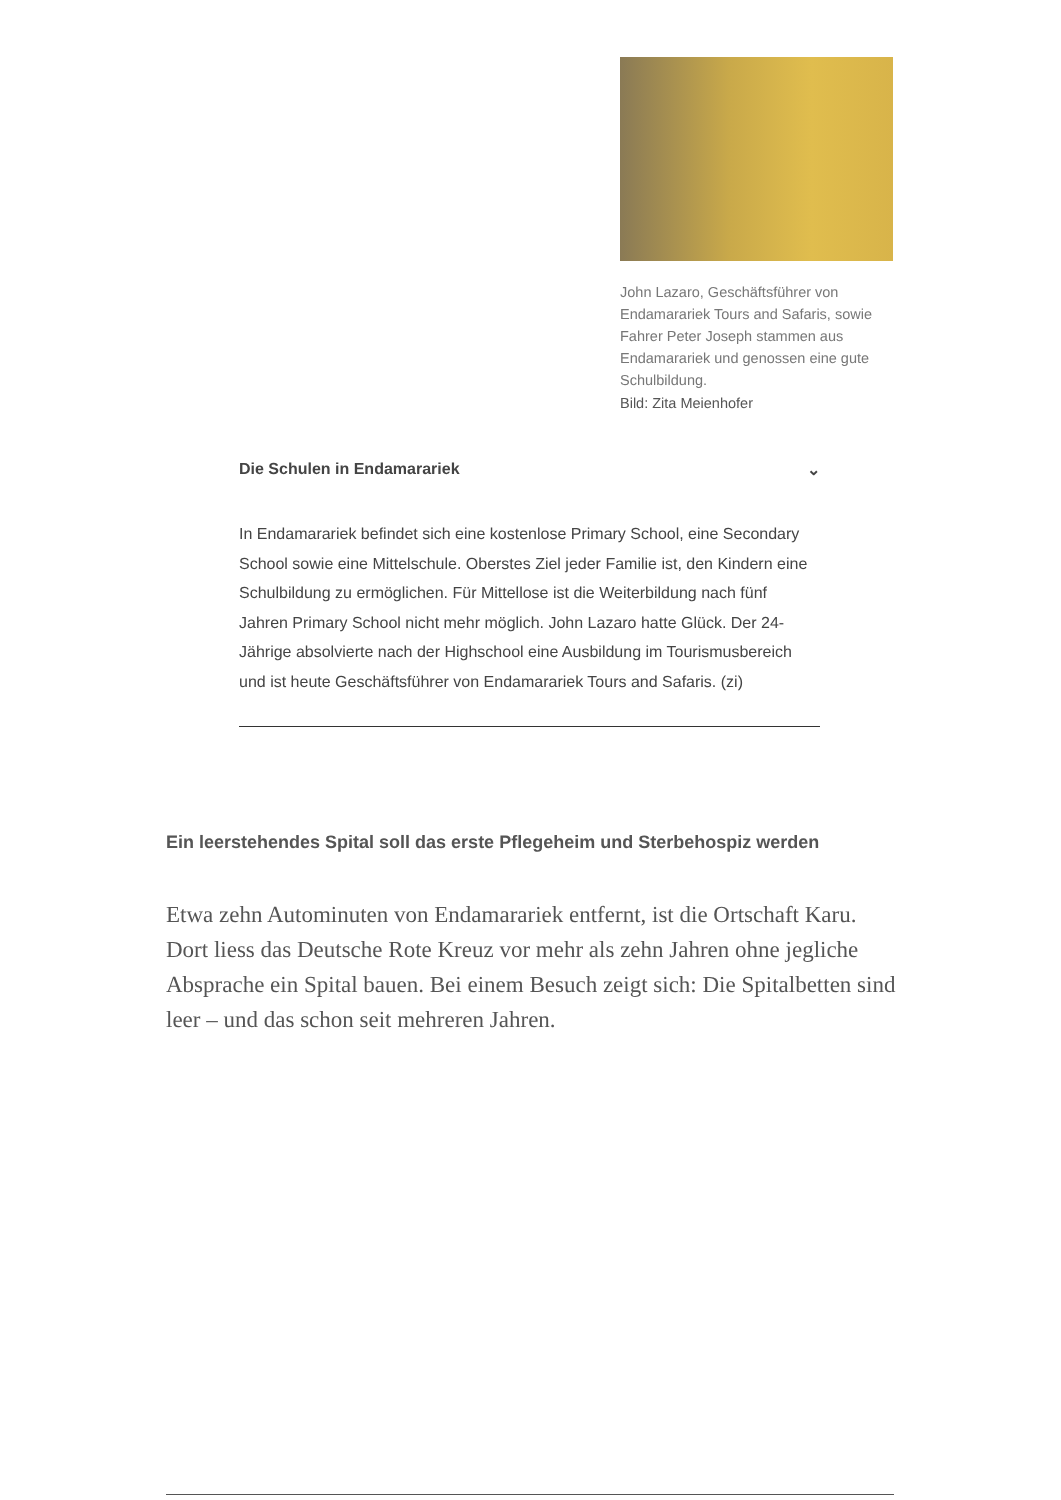John Lazaro, Geschäftsführer von Endamarariek Tours and Safaris, sowie Fahrer Peter Joseph stammen aus Endamarariek und genossen eine gute Schulbildung.
Bild: Zita Meienhofer
Die Schulen in Endamarariek ⌄
In Endamarariek befindet sich eine kostenlose Primary School, eine Secondary School sowie eine Mittelschule. Oberstes Ziel jeder Familie ist, den Kindern eine Schulbildung zu ermöglichen. Für Mittellose ist die Weiterbildung nach fünf Jahren Primary School nicht mehr möglich. John Lazaro hatte Glück. Der 24-Jährige absolvierte nach der Highschool eine Ausbildung im Tourismusbereich und ist heute Geschäftsführer von Endamarariek Tours and Safaris. (zi)
Ein leerstehendes Spital soll das erste Pflegeheim und Sterbehospiz werden
Etwa zehn Autominuten von Endamarariek entfernt, ist die Ortschaft Karu. Dort liess das Deutsche Rote Kreuz vor mehr als zehn Jahren ohne jegliche Absprache ein Spital bauen. Bei einem Besuch zeigt sich: Die Spitalbetten sind leer – und das schon seit mehreren Jahren.